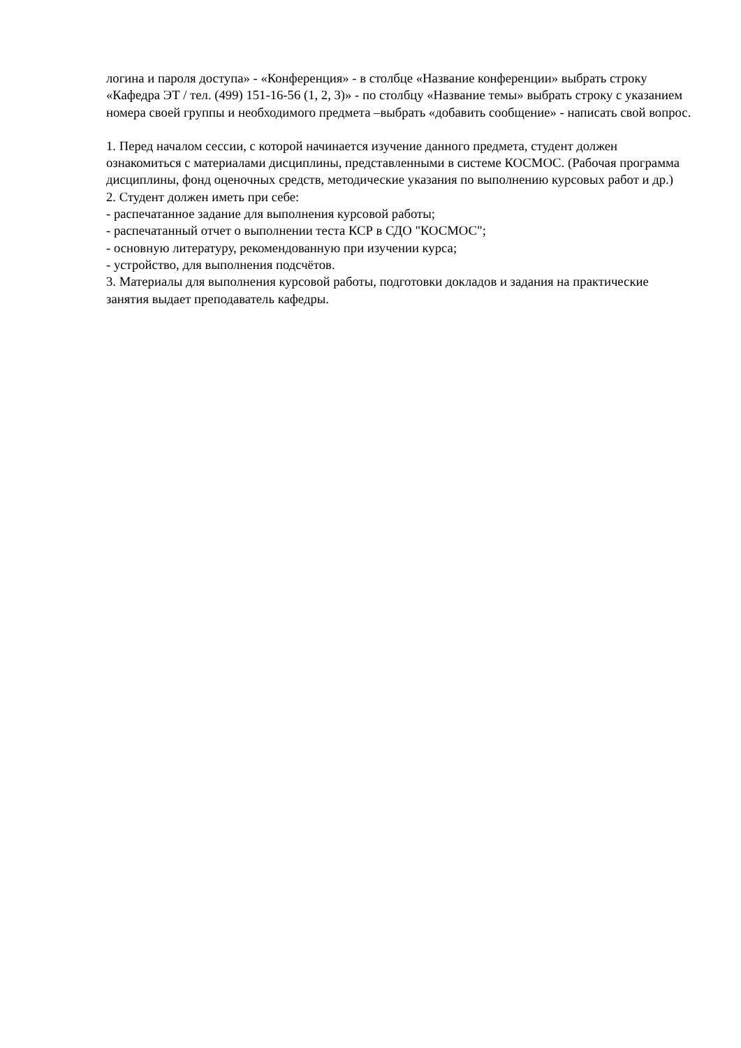логина и пароля доступа» - «Конференция» - в столбце «Название конференции» выбрать строку «Кафедра ЭТ / тел. (499) 151-16-56 (1, 2, 3)» - по столбцу «Название темы» выбрать строку с указанием номера своей группы и необходимого предмета –выбрать «добавить сообщение» - написать свой вопрос.
1. Перед началом сессии, с которой начинается изучение данного предмета, студент должен ознакомиться с материалами дисциплины, представленными в системе КОСМОС. (Рабочая программа дисциплины, фонд оценочных средств, методические указания по выполнению курсовых работ и др.)
2. Студент должен иметь при себе:
- распечатанное задание для выполнения курсовой работы;
- распечатанный отчет о выполнении теста КСР в СДО "КОСМОС";
- основную литературу, рекомендованную при изучении курса;
- устройство, для выполнения подсчётов.
3. Материалы для выполнения курсовой работы, подготовки докладов и задания на практические занятия выдает преподаватель кафедры.